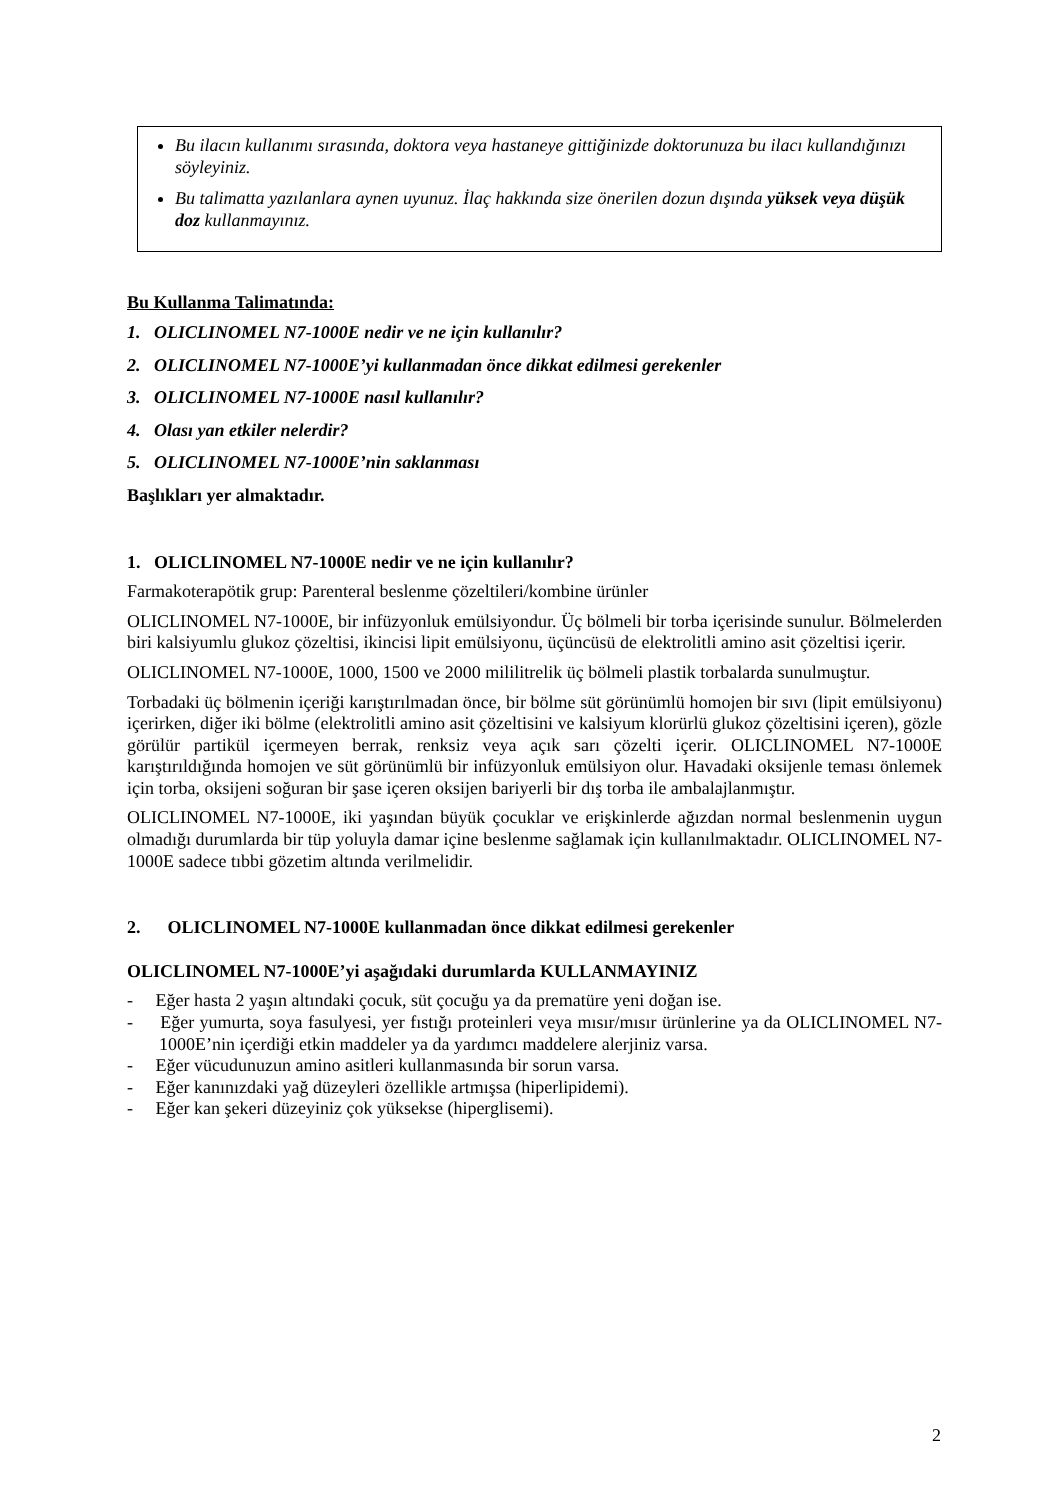Bu ilacın kullanımı sırasında, doktora veya hastaneye gittiğinizde doktorunuza bu ilacı kullandığınızı söyleyiniz.
Bu talimatta yazılanlara aynen uyunuz. İlaç hakkında size önerilen dozun dışında yüksek veya düşük doz kullanmayınız.
Bu Kullanma Talimatında:
1. OLICLINOMEL N7-1000E nedir ve ne için kullanılır?
2. OLICLINOMEL N7-1000E’yi kullanmadan önce dikkat edilmesi gerekenler
3. OLICLINOMEL N7-1000E nasıl kullanılır?
4. Olası yan etkiler nelerdir?
5. OLICLINOMEL N7-1000E’nin saklanması
Başlıkları yer almaktadır.
1. OLICLINOMEL N7-1000E nedir ve ne için kullanılır?
Farmakoterapötik grup: Parenteral beslenme çözeltileri/kombine ürünler
OLICLINOMEL N7-1000E, bir infüzyonluk emülsiyondur. Üç bölmeli bir torba içerisinde sunulur. Bölmelerden biri kalsiyumlu glukoz çözeltisi, ikincisi lipit emülsiyonu, üçüncüsü de elektrolitli amino asit çözeltisi içerir.
OLICLINOMEL N7-1000E, 1000, 1500 ve 2000 mililitrelik üç bölmeli plastik torbalarda sunulmuştur.
Torbadaki üç bölmenin içeriği karıştırılmadan önce, bir bölme süt görünümlü homojen bir sıvı (lipit emülsiyonu) içerirken, diğer iki bölme (elektrolitli amino asit çözeltisini ve kalsiyum klorürlü glukoz çözeltisini içeren), gözle görülür partikül içermeyen berrak, renksiz veya açık sarı çözelti içerir. OLICLINOMEL N7-1000E karıştırıldığında homojen ve süt görünümlü bir infüzyonluk emülsiyon olur. Havadaki oksijenle teması önlemek için torba, oksijeni soğuran bir şase içeren oksijen bariyerli bir dış torba ile ambalajlanmıştır.
OLICLINOMEL N7-1000E, iki yaşından büyük çocuklar ve erişkinlerde ağızdan normal beslenmenin uygun olmadığı durumlarda bir tüp yoluyla damar içine beslenme sağlamak için kullanılmaktadır. OLICLINOMEL N7-1000E sadece tıbbi gözetim altında verilmelidir.
2. OLICLINOMEL N7-1000E kullanmadan önce dikkat edilmesi gerekenler
OLICLINOMEL N7-1000E’yi aşağıdaki durumlarda KULLANMAYINIZ
- Eğer hasta 2 yaşın altındaki çocuk, süt çocuğu ya da prematüre yeni doğan ise.
- Eğer yumurta, soya fasulyesi, yer fıstığı proteinleri veya mısır/mısır ürünlerine ya da OLICLINOMEL N7-1000E’nin içerdiği etkin maddeler ya da yardımcı maddelere alerjiniz varsa.
- Eğer vücudunuzun amino asitleri kullanmasında bir sorun varsa.
- Eğer kanınızdaki yağ düzeyleri özellikle artmışsa (hiperlipidemi).
- Eğer kan şekeri düzeyiniz çok yüksekse (hiperglisemi).
2